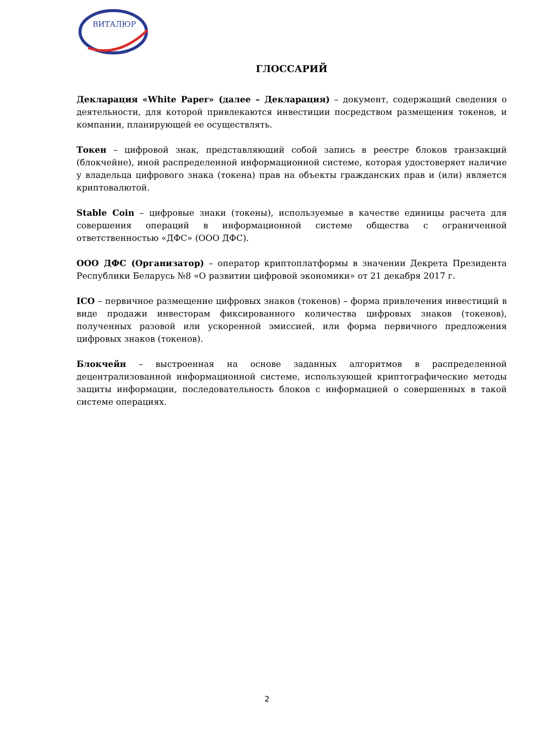ВИТАЛЮР
ГЛОССАРИЙ
Декларация «White Paper» (далее – Декларация) – документ, содержащий сведения о деятельности, для которой привлекаются инвестиции посредством размещения токенов, и компании, планирующей ее осуществлять.
Токен – цифровой знак, представляющий собой запись в реестре блоков транзакций (блокчейне), иной распределенной информационной системе, которая удостоверяет наличие у владельца цифрового знака (токена) прав на объекты гражданских прав и (или) является криптовалютой.
Stable Coin – цифровые знаки (токены), используемые в качестве единицы расчета для совершения операций в информационной системе общества с ограниченной ответственностью «ДФС» (ООО ДФС).
ООО ДФС (Организатор) – оператор криптоплатформы в значении Декрета Президента Республики Беларусь №8 «О развитии цифровой экономики» от 21 декабря 2017 г.
ICO – первичное размещение цифровых знаков (токенов) – форма привлечения инвестиций в виде продажи инвесторам фиксированного количества цифровых знаков (токенов), полученных разовой или ускоренной эмиссией, или форма первичного предложения цифровых знаков (токенов).
Блокчейн – выстроенная на основе заданных алгоритмов в распределенной децентрализованной информационной системе, использующей криптографические методы защиты информации, последовательность блоков с информацией о совершенных в такой системе операциях.
2